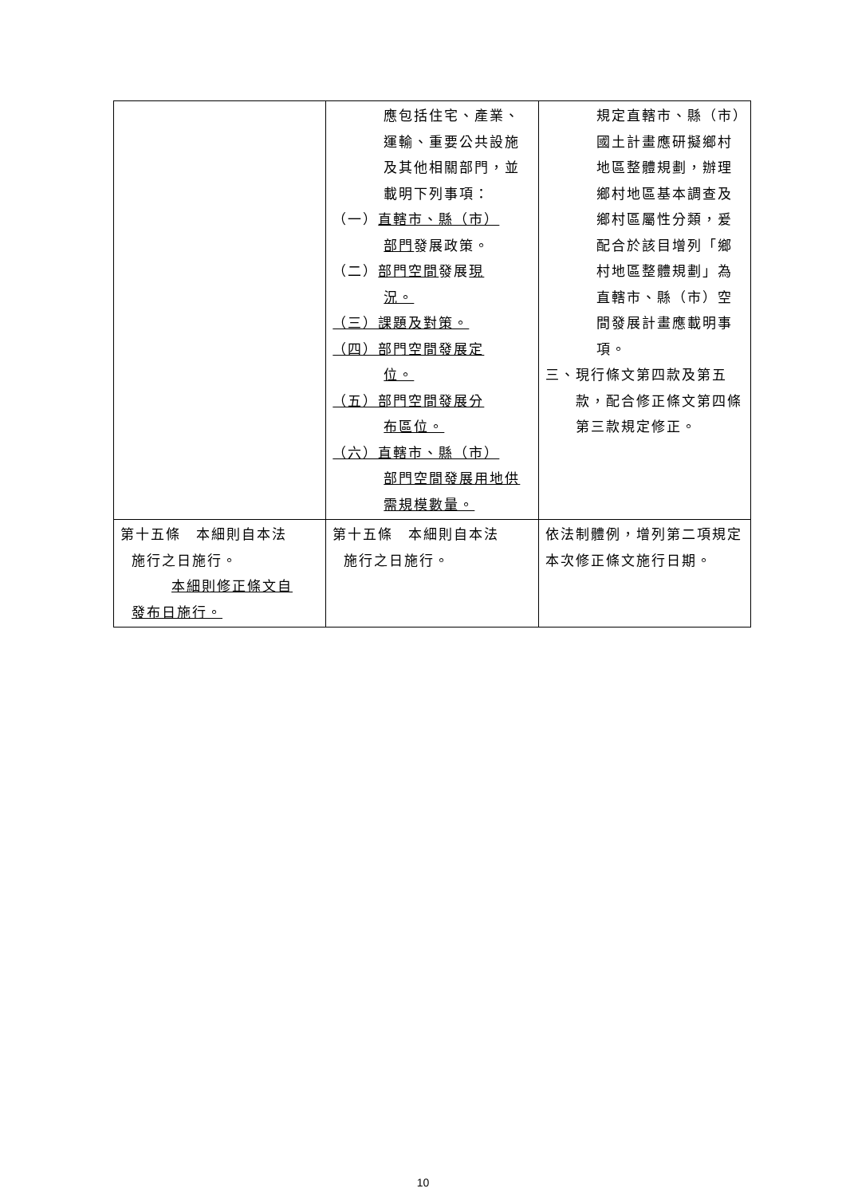| | 應包括住宅、產業、運輸、重要公共設施及其他相關部門，並載明下列事項： （一） 直轄市、縣（市） 部門 發展政策。 （二） 部門空間 發展 現 況。 （三）課題及對策。 （四）部門空間發展定 位。 （五）部門空間發展分 布區位。 （六）直轄市、縣（市） 部門空間發展用地供需規模數量。 | 規定直轄市、縣（市）國土計畫應研擬鄉村地區整體規劃，辦理鄉村地區基本調查及鄉村區屬性分類，爰配合於該目增列「鄉村地區整體規劃」為直轄市、縣（市）空間發展計畫應載明事項。 三、現行條文第四款及第五 款，配合修正條文第四條第三款規定修正。 |
| 第十五條 本細則自本法 施行之日施行。 本細則修正條文自 發布日施行。 | 第十五條 本細則自本法 施行之日施行。 | 依法制體例，增列第二項規定本次修正條文施行日期。 |
10